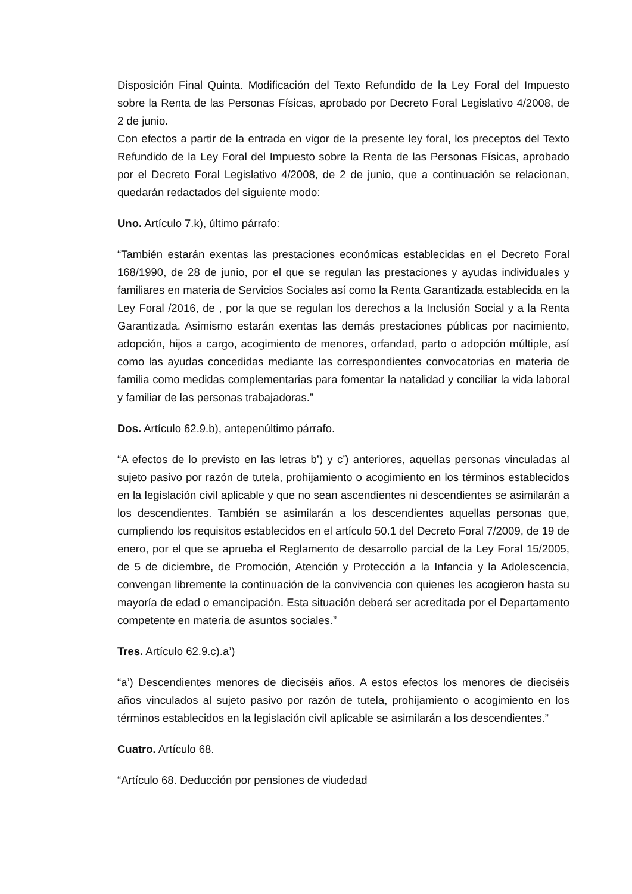Disposición Final Quinta. Modificación del Texto Refundido de la Ley Foral del Impuesto sobre la Renta de las Personas Físicas, aprobado por Decreto Foral Legislativo 4/2008, de 2 de junio.
Con efectos a partir de la entrada en vigor de la presente ley foral, los preceptos del Texto Refundido de la Ley Foral del Impuesto sobre la Renta de las Personas Físicas, aprobado por el Decreto Foral Legislativo 4/2008, de 2 de junio, que a continuación se relacionan, quedarán redactados del siguiente modo:
Uno. Artículo 7.k), último párrafo:
“También estarán exentas las prestaciones económicas establecidas en el Decreto Foral 168/1990, de 28 de junio, por el que se regulan las prestaciones y ayudas individuales y familiares en materia de Servicios Sociales así como la Renta Garantizada establecida en la Ley Foral /2016, de , por la que se regulan los derechos a la Inclusión Social y a la Renta Garantizada. Asimismo estarán exentas las demás prestaciones públicas por nacimiento, adopción, hijos a cargo, acogimiento de menores, orfandad, parto o adopción múltiple, así como las ayudas concedidas mediante las correspondientes convocatorias en materia de familia como medidas complementarias para fomentar la natalidad y conciliar la vida laboral y familiar de las personas trabajadoras.”
Dos. Artículo 62.9.b), antepenúltimo párrafo.
“A efectos de lo previsto en las letras b’) y c’) anteriores, aquellas personas vinculadas al sujeto pasivo por razón de tutela, prohijamiento o acogimiento en los términos establecidos en la legislación civil aplicable y que no sean ascendientes ni descendientes se asimilarán a los descendientes. También se asimilarán a los descendientes aquellas personas que, cumpliendo los requisitos establecidos en el artículo 50.1 del Decreto Foral 7/2009, de 19 de enero, por el que se aprueba el Reglamento de desarrollo parcial de la Ley Foral 15/2005, de 5 de diciembre, de Promoción, Atención y Protección a la Infancia y la Adolescencia, convengan libremente la continuación de la convivencia con quienes les acogieron hasta su mayoría de edad o emancipación. Esta situación deberá ser acreditada por el Departamento competente en materia de asuntos sociales.”
Tres. Artículo 62.9.c).a’)
“a’) Descendientes menores de dieciséis años. A estos efectos los menores de dieciséis años vinculados al sujeto pasivo por razón de tutela, prohijamiento o acogimiento en los términos establecidos en la legislación civil aplicable se asimilarán a los descendientes.”
Cuatro. Artículo 68.
“Artículo 68. Deducción por pensiones de viudedad